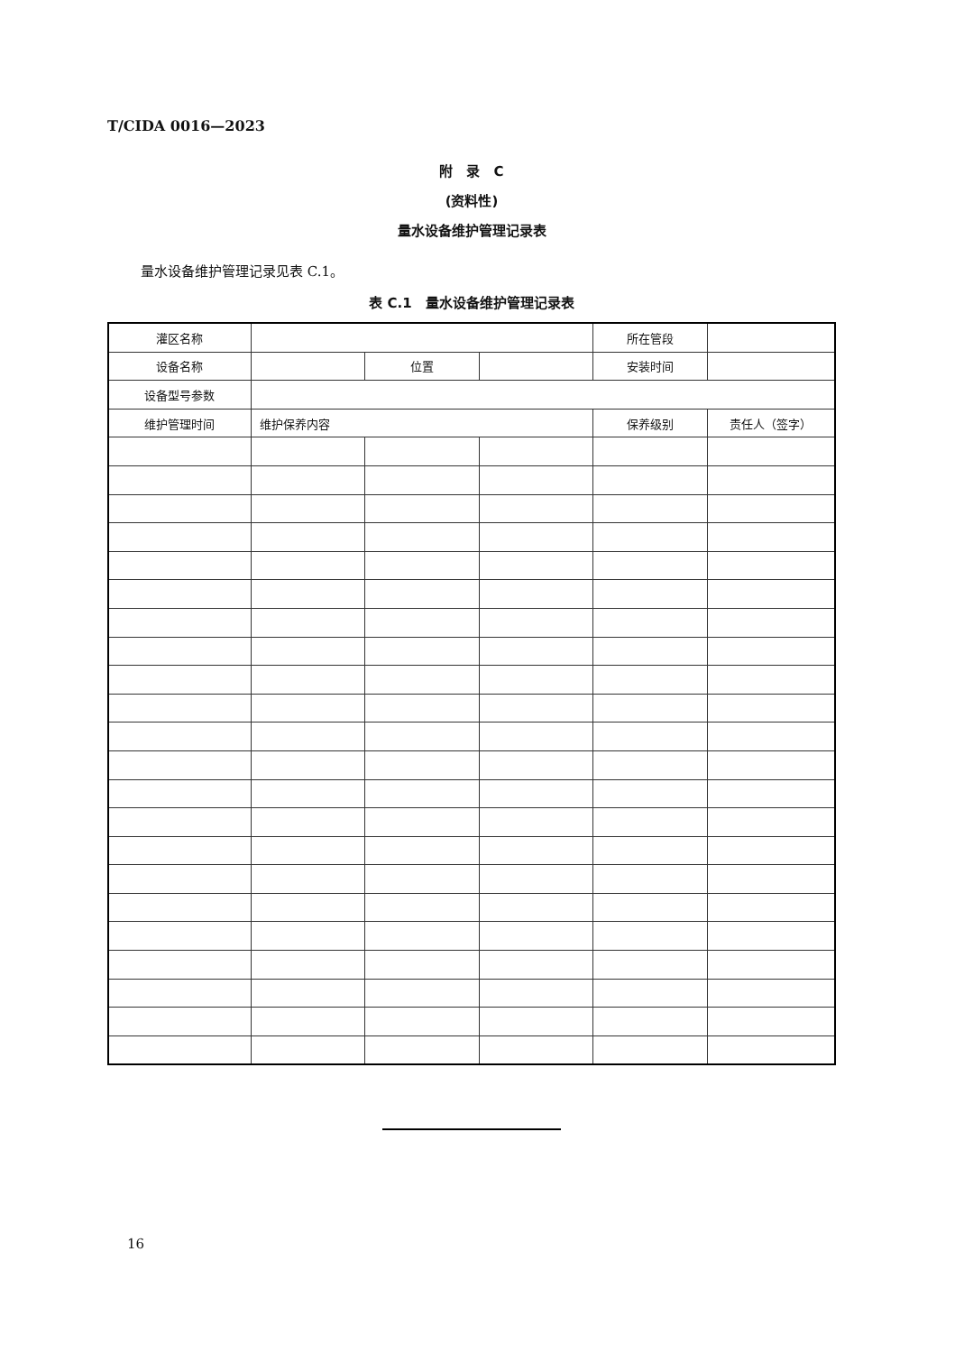T/CIDA 0016—2023
附　录　C
(资料性)
量水设备维护管理记录表
量水设备维护管理记录见表 C.1。
表 C.1　量水设备维护管理记录表
| 灌区名称 | | | | 所在管段 | |
| 设备名称 | | 位置 | | 安装时间 | |
| 设备型号参数 | | | | | |
| 维护管理时间 | 维护保养内容 | | | 保养级别 | 责任人（签字） |
16